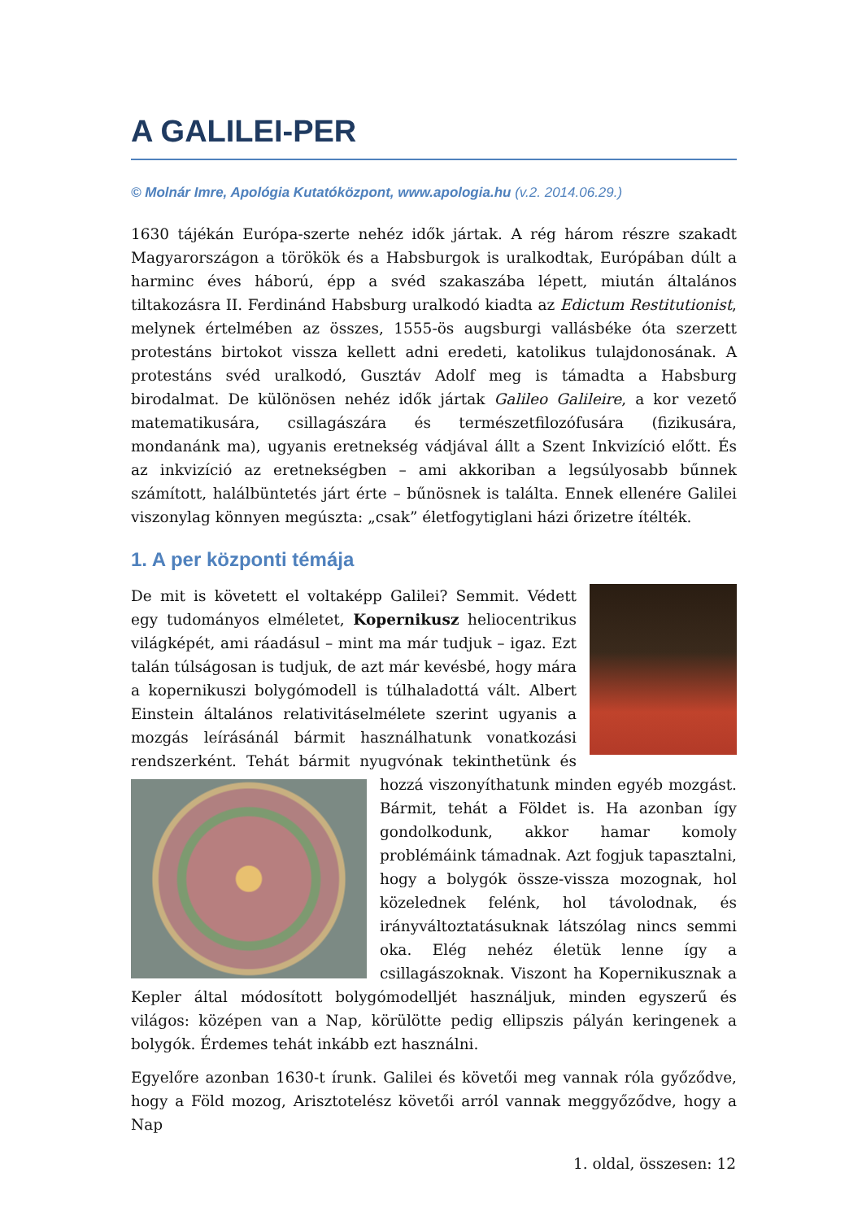A GALILEI-PER
© Molnár Imre, Apológia Kutatóközpont, www.apologia.hu (v.2. 2014.06.29.)
1630 tájékán Európa-szerte nehéz idők jártak. A rég három részre szakadt Magyarországon a törökök és a Habsburgok is uralkodtak, Európában dúlt a harminc éves háború, épp a svéd szakaszába lépett, miután általános tiltakozásra II. Ferdinánd Habsburg uralkodó kiadta az Edictum Restitutionist, melynek értelmében az összes, 1555-ös augsburgi vallásbéke óta szerzett protestáns birtokot vissza kellett adni eredeti, katolikus tulajdonosának. A protestáns svéd uralkodó, Gusztáv Adolf meg is támadta a Habsburg birodalmat. De különösen nehéz idők jártak Galileo Galileire, a kor vezető matematikusára, csillagászára és természetfilozófusára (fizikusára, mondanánk ma), ugyanis eretnekség vádjával állt a Szent Inkvizíció előtt. És az inkvizíció az eretnekségben – ami akkoriban a legsúlyosabb bűnnek számított, halálbüntetés járt érte – bűnösnek is találta. Ennek ellenére Galilei viszonylag könnyen megúszta: „csak” életfogytiglani házi őrizetre ítélték.
1. A per központi témája
De mit is követett el voltaképp Galilei? Semmit. Védett egy tudományos elméletet, Kopernikusz heliocentrikus világképét, ami ráadásul – mint ma már tudjuk – igaz. Ezt talán túlságosan is tudjuk, de azt már kevésbé, hogy mára a kopernikuszi bolygómodell is túlhaladottá vált. Albert Einstein általános relativitáselmélete szerint ugyanis a mozgás leírásánál bármit használhatunk vonatkozási rendszerként. Tehát bármit nyugvónak tekinthetünk és hozzá viszonyít hatunk minden egyéb mozgást. Bármit, tehát a Földet is. Ha azonban így gondolkodunk, akkor hamar komoly problémáink támadnak. Azt fogjuk tapasztalni, hogy a bolygók össze-vissza mozognak, hol közelednek felénk, hol távolodnak, és irányváltoztatásuknak látszólag nincs semmi oka. Elég nehéz életük lenne így a csillagászoknak. Viszont ha Kopernikusznak a Kepler által módosított bolygómodelljét használjuk, minden egyszerű és világos: középen van a Nap, körülötte pedig ellipszis pályán keringenek a bolygók. Érdemes tehát inkább ezt használni.
Egyelőre azonban 1630-t írunk. Galilei és követői meg vannak róla győződve, hogy a Föld mozog, Arisztotelész követői arról vannak meggyőződve, hogy a Nap
1. oldal, összesen: 12